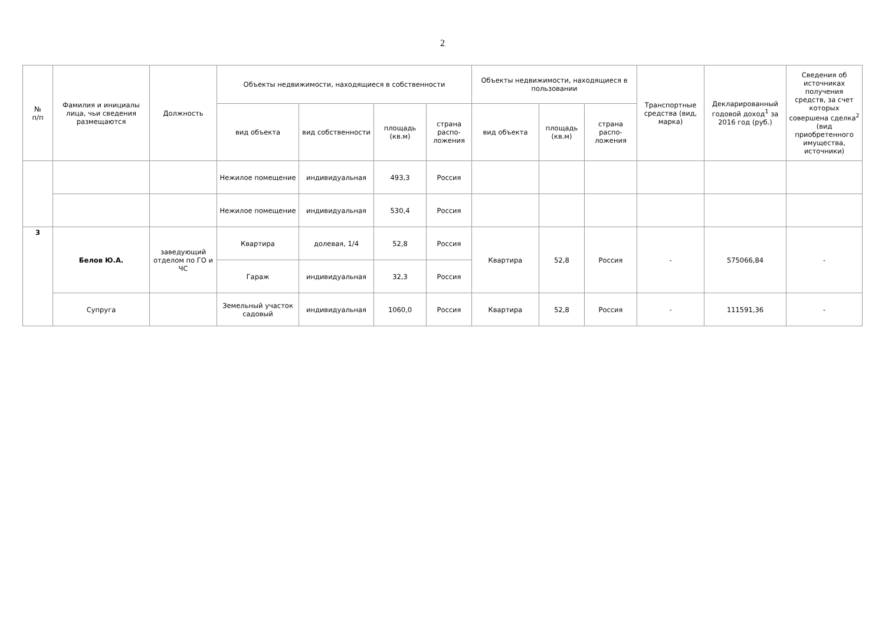2
| № п/п | Фамилия и инициалы лица, чьи сведения размещаются | Должность | Объекты недвижимости, находящиеся в собственности | | | | Объекты недвижимости, находящиеся в пользовании | | | Транспортные средства (вид, марка) | Декларированный годовой доход<sup>1</sup> за 2016 год (руб.) | Сведения об источниках получения средств, за счет которых совершена сделка<sup>2</sup> (вид приобретенного имущества, источники) |
| --- | --- | --- | --- | --- | --- | --- | --- | --- | --- | --- | --- | --- |
| | | | вид объекта | вид собственности | площадь (кв.м) | страна распо-ложения | вид объекта | площадь (кв.м) | страна распо-ложения | | | |
| | | | Нежилое помещение | индивидуальная | 493,3 | Россия | | | | | | |
| | | | Нежилое помещение | индивидуальная | 530,4 | Россия | | | | | | |
| 3 | Белов Ю.А. | заведующий отделом по ГО и ЧС | Квартира | долевая, 1/4 | 52,8 | Россия | Квартира | 52,8 | Россия | - | 575066,84 | - |
| | | | Гараж | индивидуальная | 32,3 | Россия | | | | | | |
| | Супруга | | Земельный участок садовый | индивидуальная | 1060,0 | Россия | Квартира | 52,8 | Россия | - | 111591,36 | - |